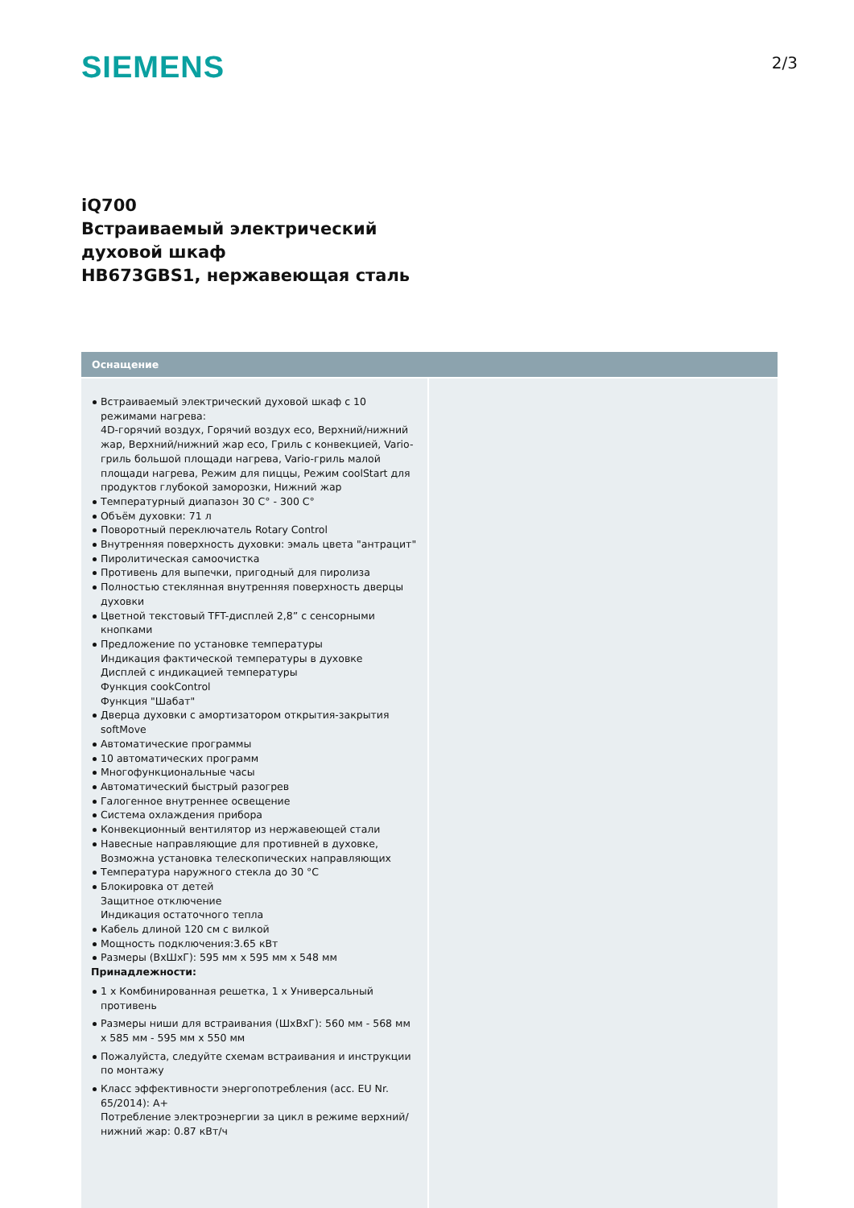SIEMENS
2/3
iQ700
Встраиваемый электрический
духовой шкаф
HB673GBS1, нержавеющая сталь
Оснащение
Встраиваемый электрический духовой шкаф с 10 режимами нагрева:
4D-горячий воздух, Горячий воздух eco, Верхний/нижний жар, Верхний/нижний жар eco, Гриль с конвекцией, Vario-гриль большой площади нагрева, Vario-гриль малой площади нагрева, Режим для пиццы, Режим coolStart для продуктов глубокой заморозки, Нижний жар
Температурный диапазон 30 C° - 300 C°
Объём духовки: 71 л
Поворотный переключатель Rotary Control
Внутренняя поверхность духовки: эмаль цвета "антрацит"
Пиролитическая самоочистка
Противень для выпечки, пригодный для пиролиза
Полностью стеклянная внутренняя поверхность дверцы духовки
Цветной текстовый TFT-дисплей 2,8” с сенсорными кнопками
Предложение по установке температуры
Индикация фактической температуры в духовке
Дисплей с индикацией температуры
Функция cookControl
Функция "Шабат"
Дверца духовки с амортизатором открытия-закрытия softMove
Автоматические программы
10 автоматических программ
Многофункциональные часы
Автоматический быстрый разогрев
Галогенное внутреннее освещение
Система охлаждения прибора
Конвекционный вентилятор из нержавеющей стали
Навесные направляющие для противней в духовке, Возможна установка телескопических направляющих
Температура наружного стекла до 30 °C
Блокировка от детей
Защитное отключение
Индикация остаточного тепла
Кабель длиной 120 см с вилкой
Мощность подключения:3.65 кВт
Размеры (ВхШхГ): 595 мм x 595 мм x 548 мм
Принадлежности:
1 x Комбинированная решетка, 1 x Универсальный противень
Размеры ниши для встраивания (ШхВхГ): 560 мм - 568 мм x 585 мм - 595 мм x 550 мм
Пожалуйста, следуйте схемам встраивания и инструкции по монтажу
Класс эффективности энергопотребления (acc. EU Nr. 65/2014): A+
Потребление электроэнергии за цикл в режиме верхний/нижний жар: 0.87 кВт/ч